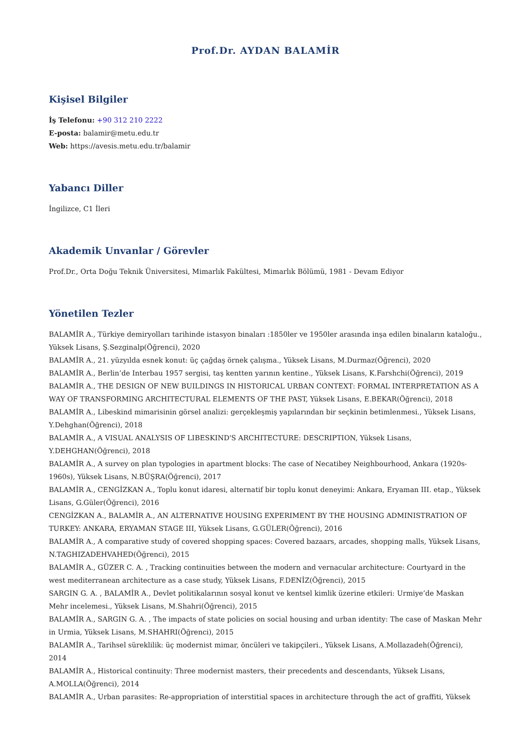Prof.Dr. AYDAN BALAMİR
Kişisel Bilgiler
İş Telefonu: +90 312 210 2222
E-posta: balamir@metu.edu.tr
Web: https://avesis.metu.edu.tr/balamir
Yabancı Diller
İngilizce, C1 İleri
Akademik Unvanlar / Görevler
Prof.Dr., Orta Doğu Teknik Üniversitesi, Mimarlık Fakültesi, Mimarlık Bölümü, 1981 - Devam Ediyor
Yönetilen Tezler
BALAMİR A., Türkiye demiryolları tarihinde istasyon binaları :1850ler ve 1950ler arasında inşa edilen binaların kataloğu., Yüksek Lisans, Ş.Sezginalp(Öğrenci), 2020
BALAMİR A., 21. yüzyılda esnek konut: üç çağdaş örnek çalışma., Yüksek Lisans, M.Durmaz(Öğrenci), 2020
BALAMİR A., Berlin’de Interbau 1957 sergisi, taş kentten yarının kentine., Yüksek Lisans, K.Farshchi(Öğrenci), 2019
BALAMİR A., THE DESIGN OF NEW BUILDINGS IN HISTORICAL URBAN CONTEXT: FORMAL INTERPRETATION AS A WAY OF TRANSFORMING ARCHITECTURAL ELEMENTS OF THE PAST, Yüksek Lisans, E.BEKAR(Öğrenci), 2018
BALAMİR A., Libeskind mimarisinin görsel analizi: gerçekleşmiş yapılarından bir seçkinin betimlenmesi., Yüksek Lisans, Y.Dehghan(Öğrenci), 2018
BALAMİR A., A VISUAL ANALYSIS OF LIBESKIND'S ARCHITECTURE: DESCRIPTION, Yüksek Lisans, Y.DEHGHAN(Öğrenci), 2018
BALAMİR A., A survey on plan typologies in apartment blocks: The case of Necatibey Neighbourhood, Ankara (1920s-1960s), Yüksek Lisans, N.BÜŞRA(Öğrenci), 2017
BALAMİR A., CENGİZKAN A., Toplu konut idaresi, alternatif bir toplu konut deneyimi: Ankara, Eryaman III. etap., Yüksek Lisans, G.Güler(Öğrenci), 2016
CENGİZKAN A., BALAMİR A., AN ALTERNATIVE HOUSING EXPERIMENT BY THE HOUSING ADMINISTRATION OF TURKEY: ANKARA, ERYAMAN STAGE III, Yüksek Lisans, G.GÜLER(Öğrenci), 2016
BALAMİR A., A comparative study of covered shopping spaces: Covered bazaars, arcades, shopping malls, Yüksek Lisans, N.TAGHIZADEHVAHED(Öğrenci), 2015
BALAMİR A., GÜZER C. A. , Tracking continuities between the modern and vernacular architecture: Courtyard in the west mediterranean architecture as a case study, Yüksek Lisans, F.DENİZ(Öğrenci), 2015
SARGIN G. A. , BALAMİR A., Devlet politikalarının sosyal konut ve kentsel kimlik üzerine etkileri: Urmiye’de Maskan Mehr incelemesi., Yüksek Lisans, M.Shahri(Öğrenci), 2015
BALAMİR A., SARGIN G. A. , The impacts of state policies on social housing and urban identity: The case of Maskan Mehr in Urmia, Yüksek Lisans, M.SHAHRI(Öğrenci), 2015
BALAMİR A., Tarihsel süreklilik: üç modernist mimar, öncüleri ve takipçileri., Yüksek Lisans, A.Mollazadeh(Öğrenci), 2014
BALAMİR A., Historical continuity: Three modernist masters, their precedents and descendants, Yüksek Lisans, A.MOLLA(Öğrenci), 2014
BALAMİR A., Urban parasites: Re-appropriation of interstitial spaces in architecture through the act of graffiti, Yüksek